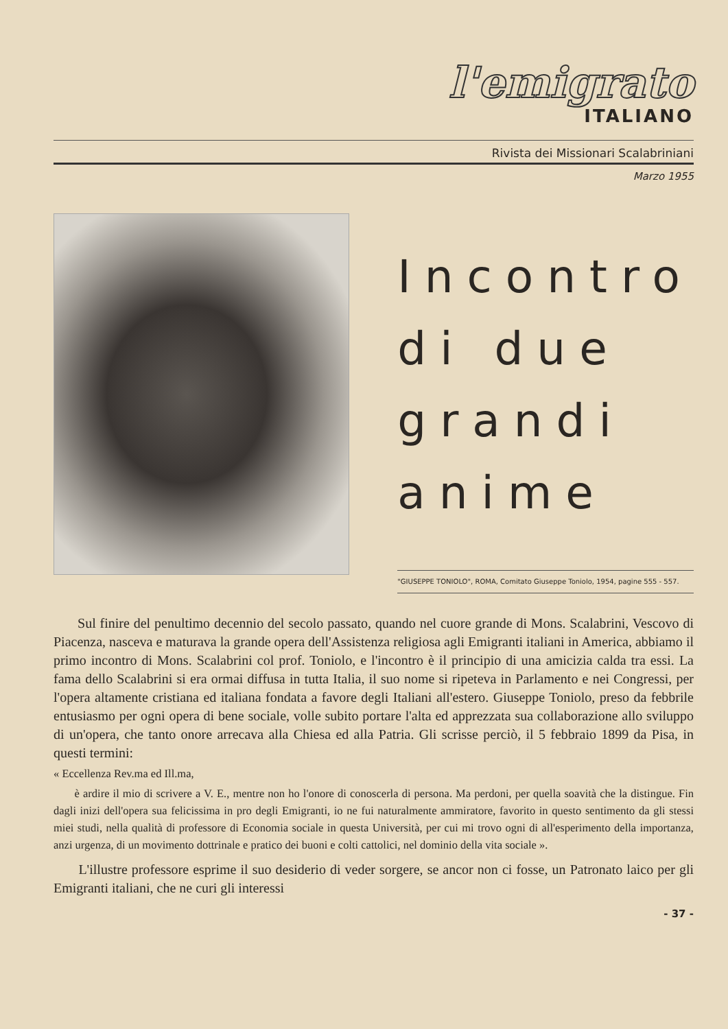l'emigrato
ITALIANO
Rivista dei Missionari Scalabriniani
Marzo 1955
Incontro di due grandi anime
"GIUSEPPE TONIOLO", ROMA, Comitato Giuseppe Toniolo, 1954, pagine 555 - 557.
Sul finire del penultimo decennio del secolo passato, quando nel cuore grande di Mons. Scalabrini, Vescovo di Piacenza, nasceva e maturava la grande opera dell'Assistenza religiosa agli Emigranti italiani in America, abbiamo il primo incontro di Mons. Scalabrini col prof. Toniolo, e l'incontro è il principio di una amicizia calda tra essi. La fama dello Scalabrini si era ormai diffusa in tutta Italia, il suo nome si ripeteva in Parlamento e nei Congressi, per l'opera altamente cristiana ed italiana fondata a favore degli Italiani all'estero. Giuseppe Toniolo, preso da febbrile entusiasmo per ogni opera di bene sociale, volle subito portare l'alta ed apprezzata sua collaborazione allo sviluppo di un'opera, che tanto onore arrecava alla Chiesa ed alla Patria. Gli scrisse perciò, il 5 febbraio 1899 da Pisa, in questi termini:
« Eccellenza Rev.ma ed Ill.ma,
è ardire il mio di scrivere a V. E., mentre non ho l'onore di conoscerla di persona. Ma perdoni, per quella soavità che la distingue. Fin dagli inizi dell'opera sua felicissima in pro degli Emigranti, io ne fui naturalmente ammiratore, favorito in questo sentimento da gli stessi miei studi, nella qualità di professore di Economia sociale in questa Università, per cui mi trovo ogni di all'esperimento della importanza, anzi urgenza, di un movimento dottrinale e pratico dei buoni e colti cattolici, nel dominio della vita sociale ».
L'illustre professore esprime il suo desiderio di veder sorgere, se ancor non ci fosse, un Patronato laico per gli Emigranti italiani, che ne curi gli interessi
- 37 -